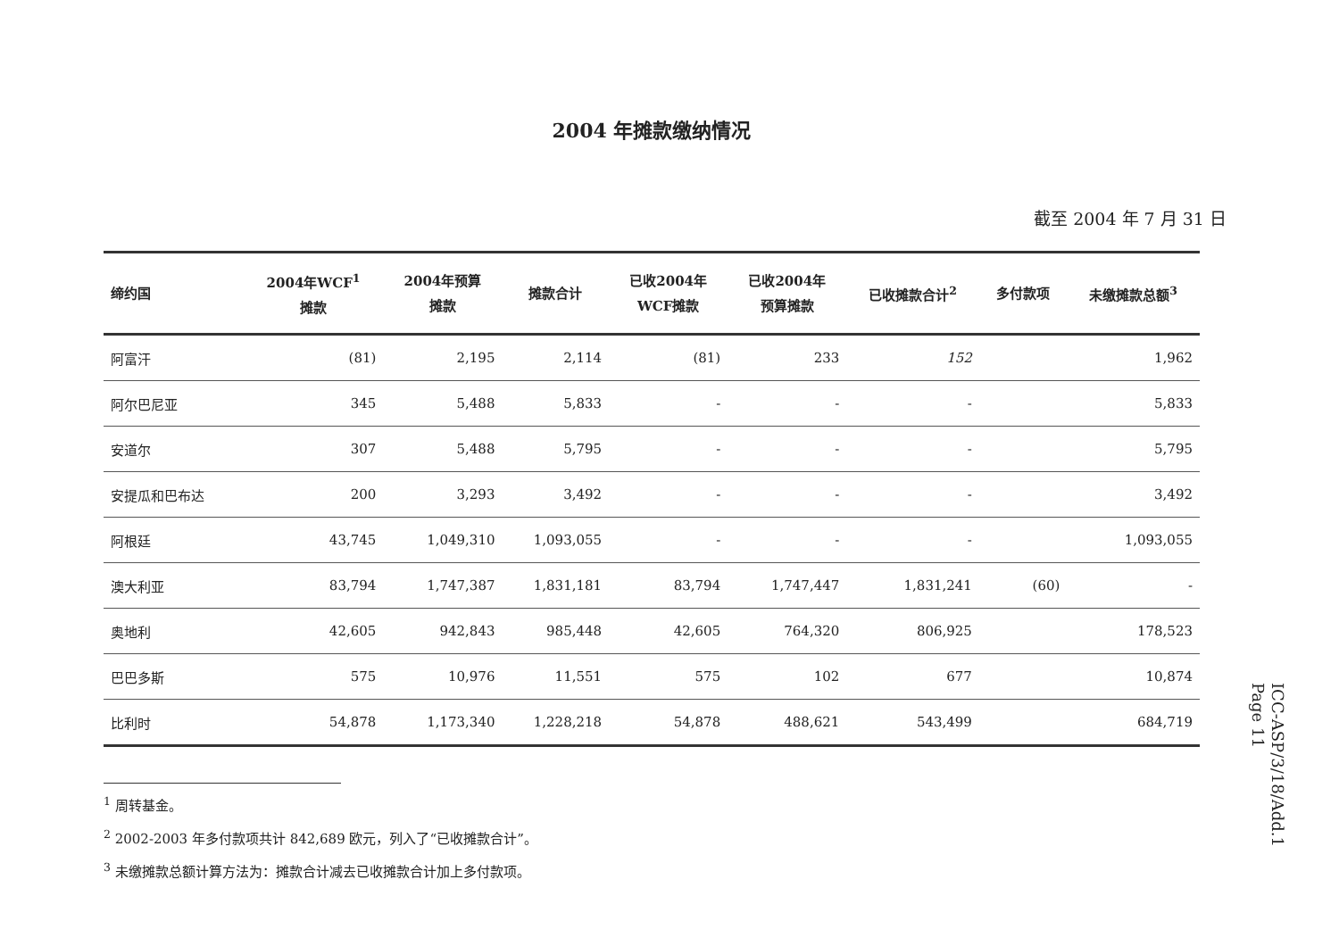2004 年摊款缴纳情况
截至 2004 年 7 月 31 日
| 缔约国 | 2004年WCF<sup>1</sup> 摊款 | 2004年预算 摊款 | 摊款合计 | 已收2004年 WCF摊款 | 已收2004年 预算摊款 | 已收摊款合计<sup>2</sup> | 多付款项 | 未缴摊款总额<sup>3</sup> |
| --- | --- | --- | --- | --- | --- | --- | --- | --- |
| 阿富汗 | (81) | 2,195 | 2,114 | (81) | 233 | 152 | | 1,962 |
| 阿尔巴尼亚 | 345 | 5,488 | 5,833 | - | - | - | | 5,833 |
| 安道尔 | 307 | 5,488 | 5,795 | - | - | - | | 5,795 |
| 安提瓜和巴布达 | 200 | 3,293 | 3,492 | - | - | - | | 3,492 |
| 阿根廷 | 43,745 | 1,049,310 | 1,093,055 | - | - | - | | 1,093,055 |
| 澳大利亚 | 83,794 | 1,747,387 | 1,831,181 | 83,794 | 1,747,447 | 1,831,241 | (60) | - |
| 奥地利 | 42,605 | 942,843 | 985,448 | 42,605 | 764,320 | 806,925 | | 178,523 |
| 巴巴多斯 | 575 | 10,976 | 11,551 | 575 | 102 | 677 | | 10,874 |
| 比利时 | 54,878 | 1,173,340 | 1,228,218 | 54,878 | 488,621 | 543,499 | | 684,719 |
<sup>1</sup> 周转基金。
<sup>2</sup> 2002-2003 年多付款项共计 842,689 欧元，列入了“已收摊款合计”。
<sup>3</sup> 未缴摊款总额计算方法为：摊款合计减去已收摊款合计加上多付款项。
ICC-ASP/3/18/Add.1
Page 11